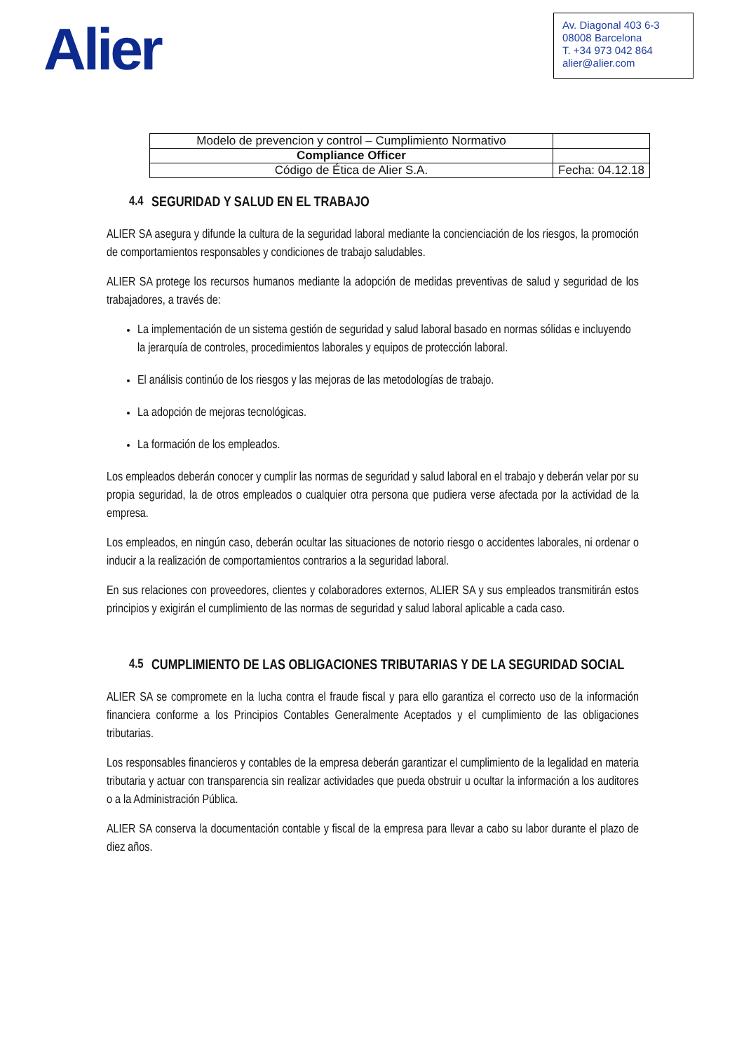Alier
Av. Diagonal 403 6-3
08008 Barcelona
T. +34 973 042 864
alier@alier.com
| Modelo de prevencion y control – Cumplimiento Normativo | |
| Compliance Officer | |
| Código de Ética de Alier S.A. | Fecha: 04.12.18 |
4.4 SEGURIDAD Y SALUD EN EL TRABAJO
ALIER SA asegura y difunde la cultura de la seguridad laboral mediante la concienciación de los riesgos, la promoción de comportamientos responsables y condiciones de trabajo saludables.
ALIER SA protege los recursos humanos mediante la adopción de medidas preventivas de salud y seguridad de los trabajadores, a través de:
La implementación de un sistema gestión de seguridad y salud laboral basado en normas sólidas e incluyendo la jerarquía de controles, procedimientos laborales y equipos de protección laboral.
El análisis continúo de los riesgos y las mejoras de las metodologías de trabajo.
La adopción de mejoras tecnológicas.
La formación de los empleados.
Los empleados deberán conocer y cumplir las normas de seguridad y salud laboral en el trabajo y deberán velar por su propia seguridad, la de otros empleados o cualquier otra persona que pudiera verse afectada por la actividad de la empresa.
Los empleados, en ningún caso, deberán ocultar las situaciones de notorio riesgo o accidentes laborales, ni ordenar o inducir a la realización de comportamientos contrarios a la seguridad laboral.
En sus relaciones con proveedores, clientes y colaboradores externos, ALIER SA y sus empleados transmitirán estos principios y exigirán el cumplimiento de las normas de seguridad y salud laboral aplicable a cada caso.
4.5
CUMPLIMIENTO DE LAS OBLIGACIONES TRIBUTARIAS Y DE LA SEGURIDAD SOCIAL
ALIER SA se compromete en la lucha contra el fraude fiscal y para ello garantiza el correcto uso de la información financiera conforme a los Principios Contables Generalmente Aceptados y el cumplimiento de las obligaciones tributarias.
Los responsables financieros y contables de la empresa deberán garantizar el cumplimiento de la legalidad en materia tributaria y actuar con transparencia sin realizar actividades que pueda obstruir u ocultar la información a los auditores o a la Administración Pública.
ALIER SA conserva la documentación contable y fiscal de la empresa para llevar a cabo su labor durante el plazo de diez años.